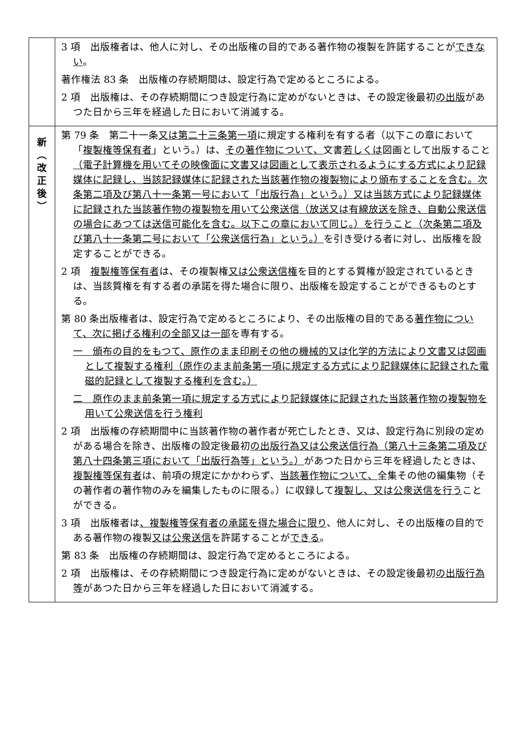| | 3 項 出版権者は、他人に対し、その出版権の目的である著作物の複製を許諾することが できない 。 著作権法 83 条 出版権の存続期間は、設定行為で定めるところによる。 2 項 出版権は、その存続期間につき設定行為に定めがないときは、その設定後最初 の出版 があつた日から三年を経過した日において消滅する。 |
| 新 ︵ 改 正 後 ︶ | 第 79 条 第二十一条 又は第二十三条第一項 に規定する権利を有する者（以下この章において「 複製権等保有者 」という。）は、 その著作物について、 文書 若しくは 図画として出版すること （電子計算機を用いてその映像面に文書又は図画として表示されるようにする方式により記録媒体に記録し、当該記録媒体に記録された当該著作物の複製物により頒布することを含む。次条第二項及び第八十一条第一号において「出版行為」という。）又は当該方式により記録媒体に記録された当該著作物の複製物を用いて公衆送信（放送又は有線放送を除き、自動公衆送信の場合にあつては送信可能化を含む。以下この章において同じ。）を行うこと（次条第二項及び第八十一条第二号において「公衆送信行為」という。） を引き受ける者に対し、出版権を設定することができる。 2 項 複製権等保有者 は、その複製権 又は公衆送信権 を目的とする質権が設定されているときは、当該質権を有する者の承諾を得た場合に限り、出版権を設定することができるものとする。 第 80 条出版権者は、設定行為で定めるところにより、その出版権の目的である 著作物について、次に掲げる権利の全部又は一部 を専有する。 一 頒布の目的をもつて、原作のまま印刷その他の機械的又は化学的方法により文書又は図画として複製する権利（原作のまま前条第一項に規定する方式により記録媒体に記録された電磁的記録として複製する権利を含む。） 二 原作のまま前条第一項に規定する方式により記録媒体に記録された当該著作物の複製物を用いて公衆送信を行う権利 2 項 出版権の存続期間中に当該著作物の著作者が死亡したとき、又は、設定行為に別段の定めがある場合を除き、出版権の設定後最初 の出版行為又は公衆送信行為（第八十三条第二項及び第八十四条第三項において「出版行為等」という。） があつた日から三年を経過したときは、 複製権等保有者 は、前項の規定にかかわらず、 当該著作物について、 全集その他の編集物（その著作者の著作物のみを編集したものに限る。）に収録して 複製し、又は公衆送信を行う ことができる。 3 項 出版権者は 、複製権等保有者の承諾を得た場合に限り 、他人に対し、その出版権の目的である著作物の複製 又は公衆送信 を許諾することが できる 。 第 83 条 出版権の存続期間は、設定行為で定めるところによる。 2 項 出版権は、その存続期間につき設定行為に定めがないときは、その設定後最初 の出版行為等 があつた日から三年を経過した日において消滅する。 |